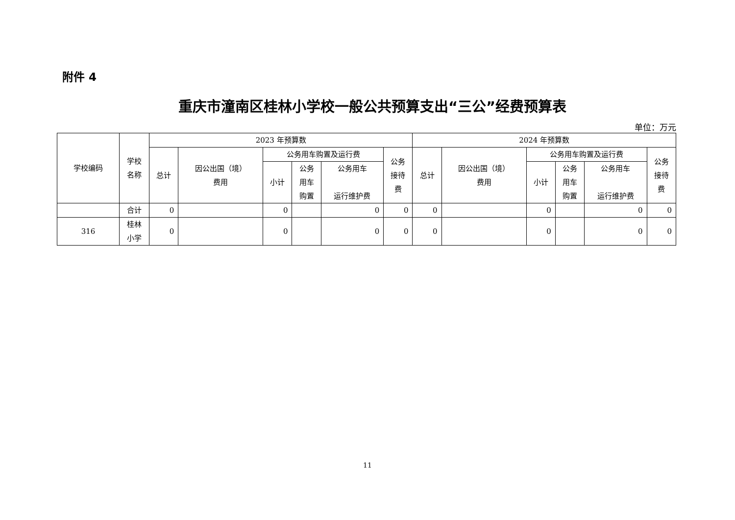附件 4
重庆市潼南区桂林小学校一般公共预算支出“三公”经费预算表
单位：万元
| 学校编码 | 学校 名称 | 2023 年预算数 | | | | | | 2024 年预算数 | | | | | |
| --- | --- | --- | --- | --- | --- | --- | --- | --- | --- | --- | --- | --- | --- |
| | | 总计 | 因公出国（境） 费用 | 公务用车购置及运行费 | | | 公务 接待 费 | 总计 | 因公出国（境） 费用 | 公务用车购置及运行费 | | | 公务 接待 费 |
| | | | | 小计 | 公务 用车 购置 | 公务用车 运行维护费 | | | | 小计 | 公务 用车 购置 | 公务用车 运行维护费 | |
| | 合计 | 0 | | 0 | | 0 | 0 | 0 | | 0 | | 0 | 0 |
| 316 | 桂林 小学 | 0 | | 0 | | 0 | 0 | 0 | | 0 | | 0 | 0 |
11